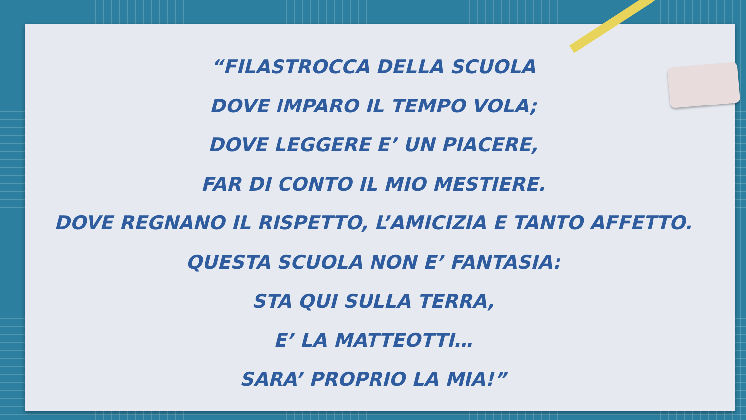“FILASTROCCA DELLA SCUOLA
DOVE IMPARO IL TEMPO VOLA;
DOVE LEGGERE E’ UN PIACERE,
FAR DI CONTO IL MIO MESTIERE.
DOVE REGNANO IL RISPETTO, L’AMICIZIA E TANTO AFFETTO.
QUESTA SCUOLA NON E’ FANTASIA:
STA QUI SULLA TERRA,
E’ LA MATTEOTTI…
SARA’ PROPRIO LA MIA!”